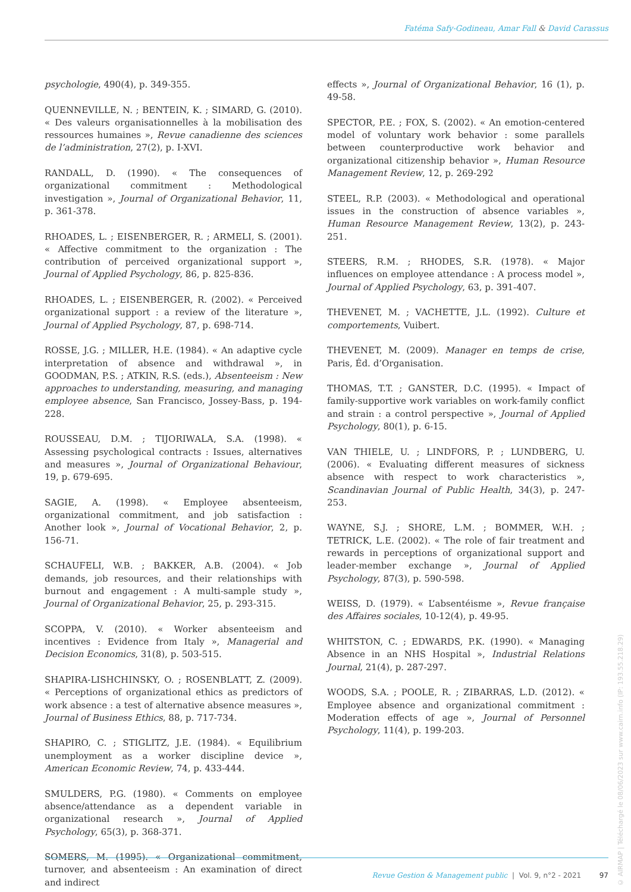Fatéma Safy-Godineau, Amar Fall & David Carassus
psychologie, 490(4), p. 349-355.
QUENNEVILLE, N. ; BENTEIN, K. ; SIMARD, G. (2010). « Des valeurs organisationnelles à la mobilisation des ressources humaines », Revue canadienne des sciences de l’administration, 27(2), p. I-XVI.
RANDALL, D. (1990). « The consequences of organizational commitment : Methodological investigation », Journal of Organizational Behavior, 11, p. 361-378.
RHOADES, L. ; EISENBERGER, R. ; ARMELI, S. (2001). « Affective commitment to the organization : The contribution of perceived organizational support », Journal of Applied Psychology, 86, p. 825-836.
RHOADES, L. ; EISENBERGER, R. (2002). « Perceived organizational support : a review of the literature », Journal of Applied Psychology, 87, p. 698-714.
ROSSE, J.G. ; MILLER, H.E. (1984). « An adaptive cycle interpretation of absence and withdrawal », in GOODMAN, P.S. ; ATKIN, R.S. (eds.), Absenteeism : New approaches to understanding, measuring, and managing employee absence, San Francisco, Jossey-Bass, p. 194-228.
ROUSSEAU, D.M. ; TIJORIWALA, S.A. (1998). « Assessing psychological contracts : Issues, alternatives and measures », Journal of Organizational Behaviour, 19, p. 679-695.
SAGIE, A. (1998). « Employee absenteeism, organizational commitment, and job satisfaction : Another look », Journal of Vocational Behavior, 2, p. 156-71.
SCHAUFELI, W.B. ; BAKKER, A.B. (2004). « Job demands, job resources, and their relationships with burnout and engagement : A multi-sample study », Journal of Organizational Behavior, 25, p. 293-315.
SCOPPA, V. (2010). « Worker absenteeism and incentives : Evidence from Italy », Managerial and Decision Economics, 31(8), p. 503-515.
SHAPIRA-LISHCHINSKY, O. ; ROSENBLATT, Z. (2009). « Perceptions of organizational ethics as predictors of work absence : a test of alternative absence measures », Journal of Business Ethics, 88, p. 717-734.
SHAPIRO, C. ; STIGLITZ, J.E. (1984). « Equilibrium unemployment as a worker discipline device », American Economic Review, 74, p. 433-444.
SMULDERS, P.G. (1980). « Comments on employee absence/attendance as a dependent variable in organizational research », Journal of Applied Psychology, 65(3), p. 368-371.
SOMERS, M. (1995). « Organizational commitment, turnover, and absenteeism : An examination of direct and indirect
effects », Journal of Organizational Behavior, 16 (1), p. 49-58.
SPECTOR, P.E. ; FOX, S. (2002). « An emotion-centered model of voluntary work behavior : some parallels between counterproductive work behavior and organizational citizenship behavior », Human Resource Management Review, 12, p. 269-292
STEEL, R.P. (2003). « Methodological and operational issues in the construction of absence variables », Human Resource Management Review, 13(2), p. 243-251.
STEERS, R.M. ; RHODES, S.R. (1978). « Major influences on employee attendance : A process model », Journal of Applied Psychology, 63, p. 391-407.
THEVENET, M. ; VACHETTE, J.L. (1992). Culture et comportements, Vuibert.
THEVENET, M. (2009). Manager en temps de crise, Paris, Éd. d’Organisation.
THOMAS, T.T. ; GANSTER, D.C. (1995). « Impact of family-supportive work variables on work-family conflict and strain : a control perspective », Journal of Applied Psychology, 80(1), p. 6-15.
VAN THIELE, U. ; LINDFORS, P. ; LUNDBERG, U. (2006). « Evaluating different measures of sickness absence with respect to work characteristics », Scandinavian Journal of Public Health, 34(3), p. 247-253.
WAYNE, S.J. ; SHORE, L.M. ; BOMMER, W.H. ; TETRICK, L.E. (2002). « The role of fair treatment and rewards in perceptions of organizational support and leader-member exchange », Journal of Applied Psychology, 87(3), p. 590-598.
WEISS, D. (1979). « L’absentéisme », Revue française des Affaires sociales, 10-12(4), p. 49-95.
WHITSTON, C. ; EDWARDS, P.K. (1990). « Managing Absence in an NHS Hospital », Industrial Relations Journal, 21(4), p. 287-297.
WOODS, S.A. ; POOLE, R. ; ZIBARRAS, L.D. (2012). « Employee absence and organizational commitment : Moderation effects of age », Journal of Personnel Psychology, 11(4), p. 199-203.
Revue Gestion & Management public | Vol. 9, n°2 - 2021 97
© AIRMAP | Téléchargé le 08/06/2023 sur www.cairn.info (IP: 193.55.218.29)